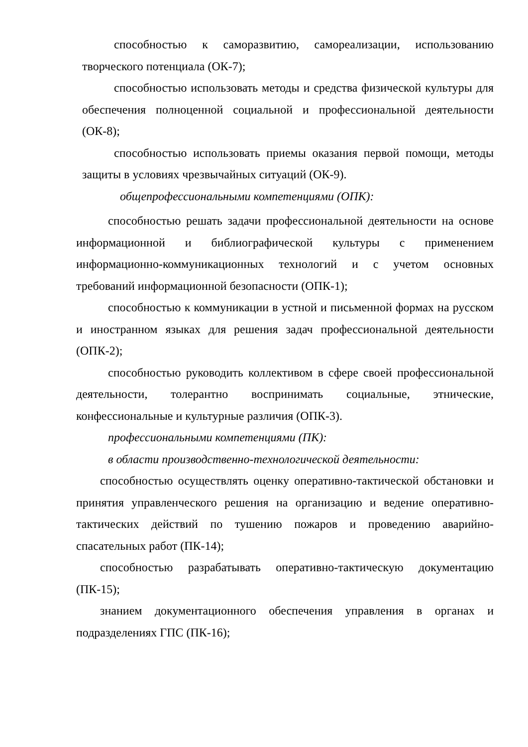способностью к саморазвитию, самореализации, использованию творческого потенциала (ОК-7);
способностью использовать методы и средства физической культуры для обеспечения полноценной социальной и профессиональной деятельности (ОК-8);
способностью использовать приемы оказания первой помощи, методы защиты в условиях чрезвычайных ситуаций (ОК-9).
общепрофессиональными компетенциями (ОПК):
способностью решать задачи профессиональной деятельности на основе информационной и библиографической культуры с применением информационно-коммуникационных технологий и с учетом основных требований информационной безопасности (ОПК-1);
способностью к коммуникации в устной и письменной формах на русском и иностранном языках для решения задач профессиональной деятельности (ОПК-2);
способностью руководить коллективом в сфере своей профессиональной деятельности, толерантно воспринимать социальные, этнические, конфессиональные и культурные различия (ОПК-3).
профессиональными компетенциями (ПК):
в области производственно-технологической деятельности:
способностью осуществлять оценку оперативно-тактической обстановки и принятия управленческого решения на организацию и ведение оперативно-тактических действий по тушению пожаров и проведению аварийно-спасательных работ (ПК-14);
способностью разрабатывать оперативно-тактическую документацию (ПК-15);
знанием документационного обеспечения управления в органах и подразделениях ГПС (ПК-16);